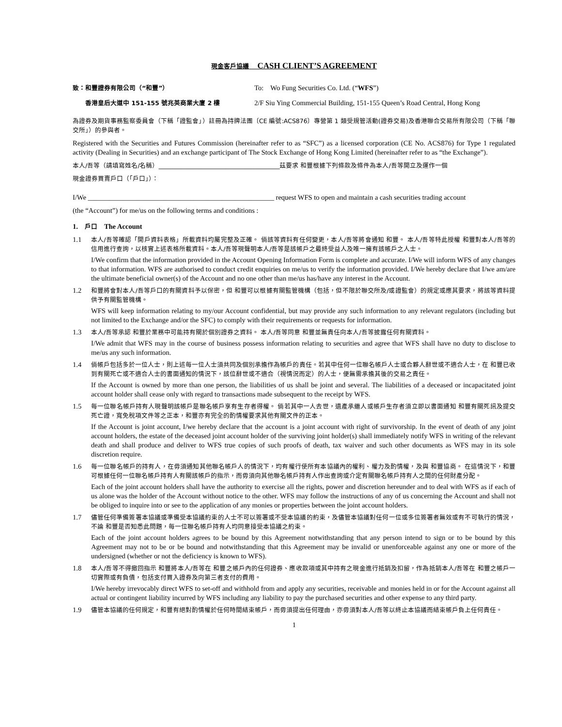現金客戶協議　CASH CLIENT’S AGREEMENT
致：和豐證券有限公司（“和豐”）
To:　Wo Fung Securities Co. Ltd. (“WFS”)
香港皇后大道中 151-155 號兆英商業大廈 2 樓
2/F Siu Ying Commercial Building, 151-155 Queen’s Road Central, Hong Kong
為證券及期貨事務監察委員會（下稱「證監會」）註冊為持牌法團〔CE 編號:ACS876〕專營第 1 類受規管活動(證券交易)及香港聯合交易所有限公司（下稱「聯交所」）的參與者。
Registered with the Securities and Futures Commission (hereinafter refer to as “SFC”) as a licensed corporation (CE No. ACS876) for Type 1 regulated activity (Dealing in Securities) and an exchange participant of The Stock Exchange of Hong Kong Limited (hereinafter refer to as “the Exchange”).
本人/吾等（請填寫姓名/名稱）________________________________________茲要求 和豐根據下列條款及條件為本人/吾等開立及運作一個
現金證券買賣戶口（「戶口」）：
I/We _____________________________________________________ request WFS to open and maintain a cash securities trading account
(the “Account”) for me/us on the following terms and conditions :
1.　戶口　The Account
1.1
本人/吾等確認「開戶資料表格」所載資料均屬完整及正確。 倘該等資料有任何變更，本人/吾等將會通知 和豐。 本人/吾等特此授權 和豐對本人/吾等的信用進行查詢，以核實上述表格所載資料。本人/吾等現聲明本人/吾等是該帳戶之最終受益人及唯一擁有該帳戶之人士。
I/We confirm that the information provided in the Account Opening Information Form is complete and accurate. I/We will inform WFS of any changes to that information. WFS are authorised to conduct credit enquiries on me/us to verify the information provided. I/We hereby declare that I/we am/are the ultimate beneficial owner(s) of the Account and no one other than me/us has/have any interest in the Account.
1.2
和豐將會對本人/吾等戶口的有關資料予以保密，但 和豐可以根據有關監管機構（包括，但不限於聯交所及/或證監會）的規定或應其要求，將該等資料提供予有關監管機構。
WFS will keep information relating to my/our Account confidential, but may provide any such information to any relevant regulators (including but not limited to the Exchange and/or the SFC) to comply with their requirements or requests for information.
1.3
本人/吾等承認 和豐於業務中可能持有關於個別證券之資料。 本人/吾等同意 和豐並無責任向本人/吾等披露任何有關資料。
I/We admit that WFS may in the course of business possess information relating to securities and agree that WFS shall have no duty to disclose to me/us any such information.
1.4
倘帳戶包括多於一位人士，則上述每一位人士須共同及個別承擔作為帳戶的責任。若其中任何一位聯名帳戶人士或合夥人辭世或不適合人士，在 和豐已收到有關死亡或不適合人士的書面通知的情況下，該位辭世或不適合（視情況而定）的人士，便無需承擔其後的交易之責任。
If the Account is owned by more than one person, the liabilities of us shall be joint and several. The liabilities of a deceased or incapacitated joint account holder shall cease only with regard to transactions made subsequent to the receipt by WFS.
1.5
每一位聯名帳戶持有人現聲明該帳戶是聯名帳戶享有生存者得權。 倘若其中一人去世，遺產承繼人或帳戶生存者須立即以書面通知 和豐有關死訊及提交死亡證，寬免稅項文件等之正本，和豐亦有完全的酌情權要求其他有關文件的正本。
If the Account is joint account, I/we hereby declare that the account is a joint account with right of survivorship. In the event of death of any joint account holders, the estate of the deceased joint account holder of the surviving joint holder(s) shall immediately notify WFS in writing of the relevant death and shall produce and deliver to WFS true copies of such proofs of death, tax waiver and such other documents as WFS may in its sole discretion require.
1.6
每一位聯名帳戶的持有人，在毋須通知其他聯名帳戶人的情況下，均有權行使所有本協議內的權利、權力及酌情權，及與 和豐協商。 在這情況下，和豐可根據任何一位聯名帳戶持有人有關該帳戶的指示，而毋須向其他聯名帳戶持有人作出查詢或介定有關聯名帳戶持有人之間的任何財產分配。
Each of the joint account holders shall have the authority to exercise all the rights, power and discretion hereunder and to deal with WFS as if each of us alone was the holder of the Account without notice to the other. WFS may follow the instructions of any of us concerning the Account and shall not be obliged to inquire into or see to the application of any monies or properties between the joint account holders.
1.7
儘管任何準備簽署本協議或準備受本協議約束的人士不可以簽署或不受本協議的約束，及儘管本協議對任何一位或多位簽署者無效或有不可執行的情況，不論 和豐是否知悉此問題，每一位聯名帳戶持有人均同意接受本協議之約束。
Each of the joint account holders agrees to be bound by this Agreement notwithstanding that any person intend to sign or to be bound by this Agreement may not to be or be bound and notwithstanding that this Agreement may be invalid or unenforceable against any one or more of the undersigned (whether or not the deficiency is known to WFS).
1.8
本人/吾等不得撤回指示 和豐將本人/吾等在 和豐之帳戶內的任何證券、應收款項或其中持有之現金進行抵銷及扣留，作為抵銷本人/吾等在 和豐之帳戶一切實際或有負債，包括支付買入證券及向第三者支付的費用。
I/We hereby irrevocably direct WFS to set-off and withhold from and apply any securities, receivable and monies held in or for the Account against all actual or contingent liability incurred by WFS including any liability to pay the purchased securities and other expense to any third party.
1.9
儘管本協議的任何規定，和豐有絕對酌情權於任何時間結束帳戶，而毋須提出任何理由，亦毋須對本人/吾等以終止本協議而結束帳戶負上任何責任。
1